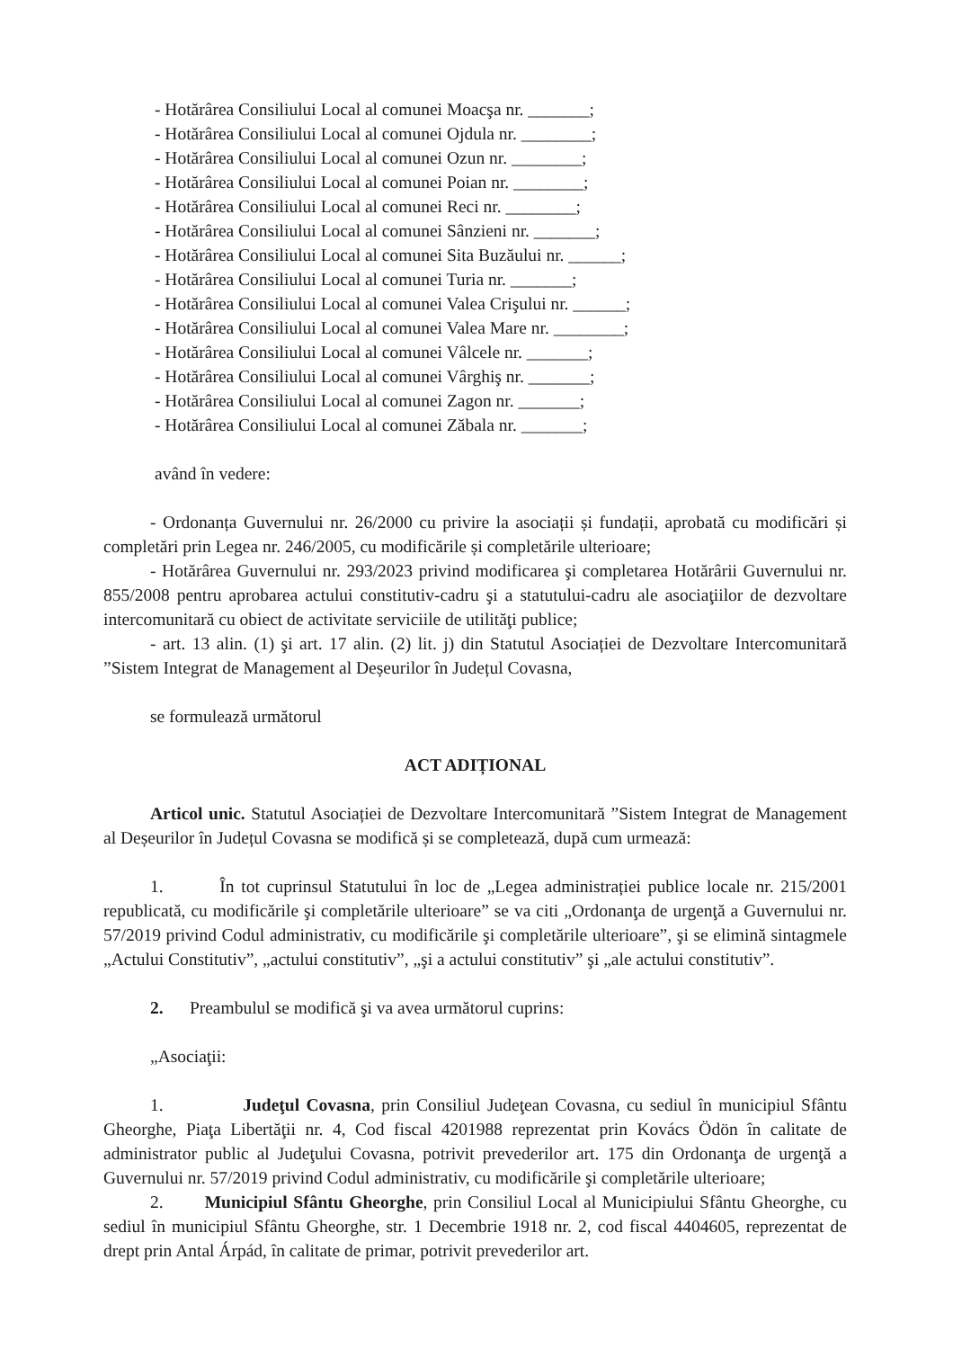- Hotărârea Consiliului Local al comunei Moacşa nr. _______;
- Hotărârea Consiliului Local al comunei Ojdula nr. ________;
- Hotărârea Consiliului Local al comunei Ozun nr. ________;
- Hotărârea Consiliului Local al comunei Poian nr. ________;
- Hotărârea Consiliului Local al comunei Reci nr. ________;
- Hotărârea Consiliului Local al comunei Sânzieni nr. _______;
- Hotărârea Consiliului Local al comunei Sita Buzăului nr. ______;
- Hotărârea Consiliului Local al comunei Turia nr. _______;
- Hotărârea Consiliului Local al comunei Valea Crişului nr. ______;
- Hotărârea Consiliului Local al comunei Valea Mare nr. ________;
- Hotărârea Consiliului Local al comunei Vâlcele nr. _______;
- Hotărârea Consiliului Local al comunei Vârghiş nr. _______;
- Hotărârea Consiliului Local al comunei Zagon nr. _______;
- Hotărârea Consiliului Local al comunei Zăbala nr. _______;
având în vedere:
- Ordonanța Guvernului nr. 26/2000 cu privire la asociații și fundații, aprobată cu modificări și completări prin Legea nr. 246/2005, cu modificările și completările ulterioare;
- Hotărârea Guvernului nr. 293/2023 privind modificarea şi completarea Hotărârii Guvernului nr. 855/2008 pentru aprobarea actului constitutiv-cadru şi a statutului-cadru ale asociaţiilor de dezvoltare intercomunitară cu obiect de activitate serviciile de utilităţi publice;
- art. 13 alin. (1) şi art. 17 alin. (2) lit. j) din Statutul Asociației de Dezvoltare Intercomunitară ”Sistem Integrat de Management al Deșeurilor în Județul Covasna,
se formulează următorul
ACT ADIȚIONAL
Articol unic. Statutul Asociației de Dezvoltare Intercomunitară ”Sistem Integrat de Management al Deșeurilor în Județul Covasna se modifică și se completează, după cum urmează:
1. În tot cuprinsul Statutului în loc de „Legea administrației publice locale nr. 215/2001 republicată, cu modificările şi completările ulterioare” se va citi „Ordonanţa de urgenţă a Guvernului nr. 57/2019 privind Codul administrativ, cu modificările şi completările ulterioare”, şi se elimină sintagmele „Actului Constitutiv”, „actului constitutiv”, „şi a actului constitutiv” şi „ale actului constitutiv”.
2. Preambulul se modifică şi va avea următorul cuprins:
„Asociaţii:
1. Judeţul Covasna, prin Consiliul Judeţean Covasna, cu sediul în municipiul Sfântu Gheorghe, Piaţa Libertăţii nr. 4, Cod fiscal 4201988 reprezentat prin Kovács Ödön în calitate de administrator public al Judeţului Covasna, potrivit prevederilor art. 175 din Ordonanţa de urgenţă a Guvernului nr. 57/2019 privind Codul administrativ, cu modificările şi completările ulterioare;
2. Municipiul Sfântu Gheorghe, prin Consiliul Local al Municipiului Sfântu Gheorghe, cu sediul în municipiul Sfântu Gheorghe, str. 1 Decembrie 1918 nr. 2, cod fiscal 4404605, reprezentat de drept prin Antal Árpád, în calitate de primar, potrivit prevederilor art.